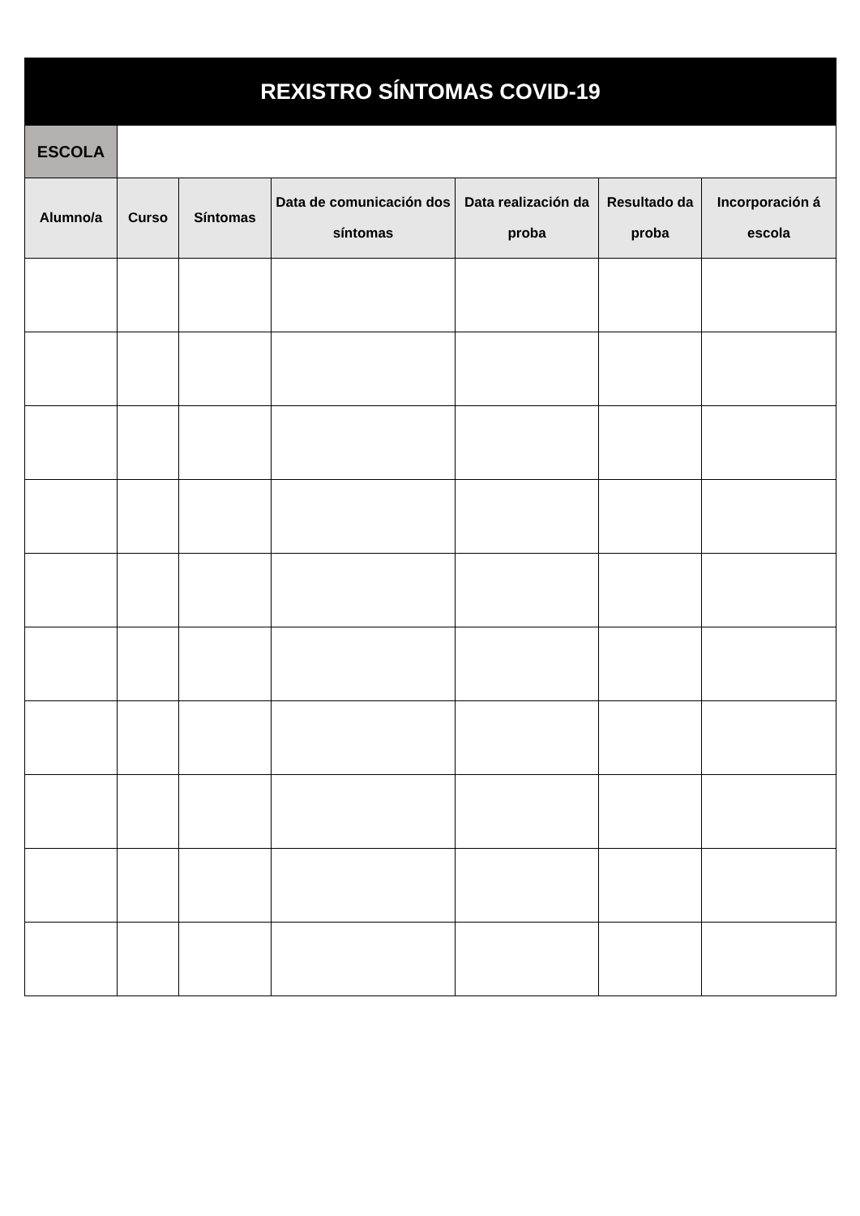| REXISTRO SÍNTOMAS COVID-19 | | | | | | |
| --- | --- | --- | --- | --- | --- | --- |
| ESCOLA | | | | | | |
| Alumno/a | Curso | Síntomas | Data de comunicación dos síntomas | Data realización da proba | Resultado da proba | Incorporación á escola |